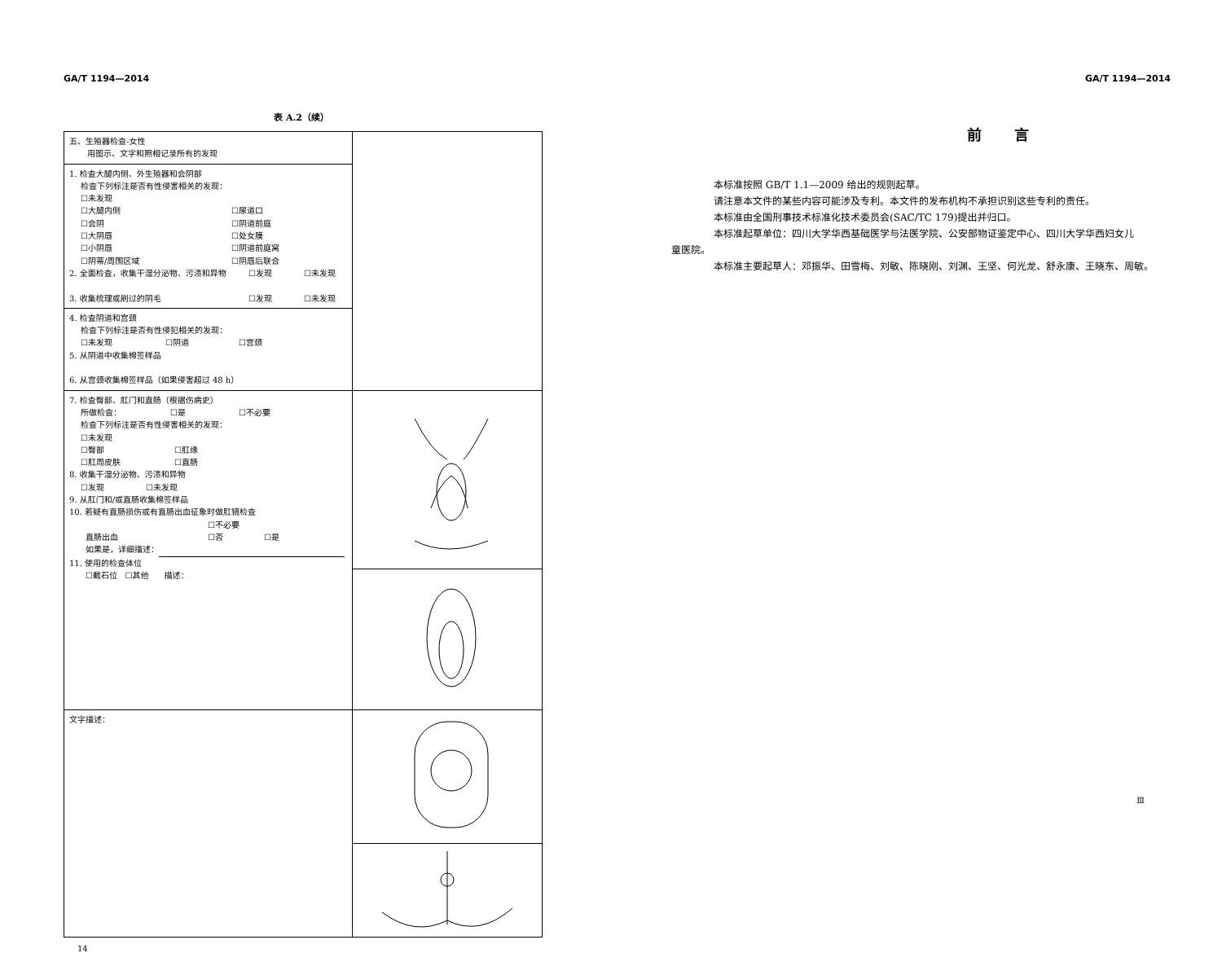GA/T 1194—2014
表 A.2（续）
| 五、生殖器检查-女性 用图示、文字和照相记录所有的发现 | |
| 1. 检查大腿内侧、外生殖器和会阴部 检查下列标注是否有性侵害相关的发现： ☐未发现 ☐大腿内侧 ☐尿道口 ☐会阴 ☐阴道前庭 ☐大阴唇 ☐处女膜 ☐小阴唇 ☐阴道前庭窝 ☐阴蒂/周围区域 ☐阴唇后联合 2. 全面检查，收集干湿分泌物、污渍和异物 ☐发现 ☐未发现 3. 收集梳理或刷过的阴毛 ☐发现 ☐未发现 | |
| 4. 检查阴道和宫颈 检查下列标注是否有性侵犯相关的发现： ☐未发现 ☐阴道 ☐宫颈 5. 从阴道中收集棉签样品 6. 从宫颈收集棉签样品（如果侵害超过 48 h） | |
| 7. 检查臀部、肛门和直肠（根据伤病史） 所做检查： ☐是 ☐不必要 检查下列标注是否有性侵害相关的发现： ☐未发现 ☐臀部 ☐肛缘 ☐肛周皮肤 ☐直肠 8. 收集干湿分泌物、污渍和异物 ☐发现 ☐未发现 9. 从肛门和/或直肠收集棉签样品 10. 若疑有直肠损伤或有直肠出血征象时做肛镜检查 ☐不必要 直肠出血 ☐否 ☐是 如果是，详细描述： 11. 使用的检查体位 ☐截石位 ☐其他 描述： | |
| 文字描述： | |
14
GA/T 1194—2014
前言
本标准按照 GB/T 1.1—2009 给出的规则起草。
请注意本文件的某些内容可能涉及专利。本文件的发布机构不承担识别这些专利的责任。
本标准由全国刑事技术标准化技术委员会(SAC/TC 179)提出并归口。
本标准起草单位：四川大学华西基础医学与法医学院、公安部物证鉴定中心、四川大学华西妇女儿
童医院。
本标准主要起草人：邓振华、田雪梅、刘敏、陈晓刚、刘渊、王坚、何光龙、舒永康、王晓东、周敏。
Ⅲ